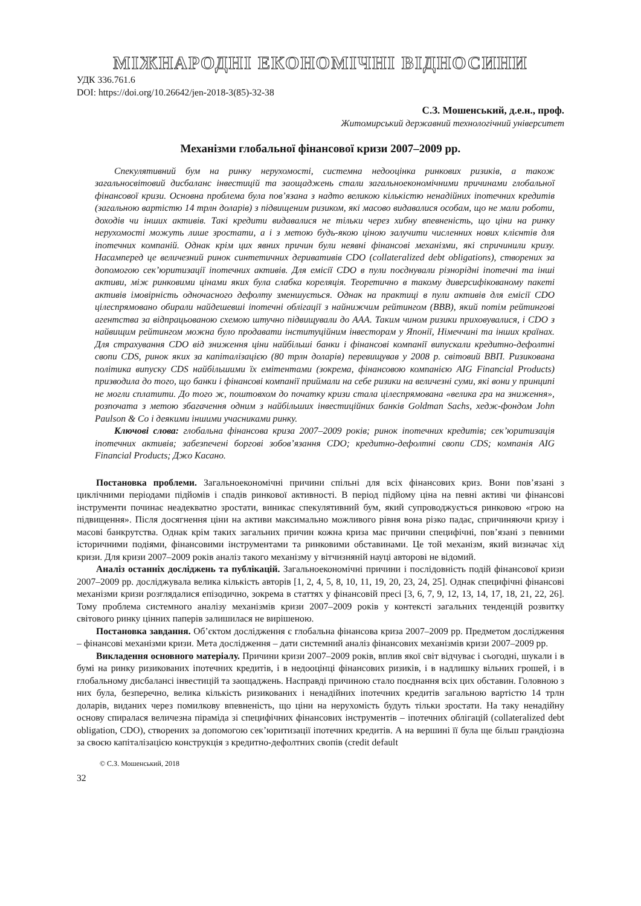МІЖНАРОДНІ ЕКОНОМІЧНІ ВІДНОСИНИ
УДК 336.761.6
DOI: https://doi.org/10.26642/jen-2018-3(85)-32-38
С.З. Мошенський, д.е.н., проф.
Житомирський державний технологічний університет
Механізми глобальної фінансової кризи 2007–2009 рр.
Спекулятивний бум на ринку нерухомості, системна недооцінка ринкових ризиків, а також загальносвітовий дисбаланс інвестицій та заощаджень стали загальноекономічними причинами глобальної фінансової кризи. Основна проблема була пов’язана з надто великою кількістю ненадійних іпотечних кредитів (загальною вартістю 14 трлн доларів) з підвищеним ризиком, які масово видавалися особам, що не мали роботи, доходів чи інших активів. Такі кредити видавалися не тільки через хибну впевненість, що ціни на ринку нерухомості можуть лише зростати, а і з метою будь-якою ціною залучити численних нових клієнтів для іпотечних компаній. Однак крім цих явних причин були неявні фінансові механізми, які спричинили кризу. Насамперед це величезний ринок синтетичних деривативів CDO (collateralized debt obligations), створених за допомогою сек’юритизації іпотечних активів. Для емісії CDO в пули поєднували різнорідні іпотечні та інші активи, між ринковими цінами яких була слабка кореляція. Теоретично в такому диверсифікованому пакеті активів імовірність одночасного дефолту зменшується. Однак на практиці в пули активів для емісії CDO цілеспрямовано обирали найдешевші іпотечні облігації з найнижчим рейтингом (BBB), який потім рейтингові агентства за відпрацьованою схемою штучно підвищували до AAA. Таким чином ризики приховувалися, і CDO з найвищим рейтингом можна було продавати інституційним інвесторам у Японії, Німеччині та інших країнах. Для страхування CDO від зниження ціни найбільші банки і фінансові компанії випускали кредитно-дефолтні свопи CDS, ринок яких за капіталізацією (80 трлн доларів) перевищував у 2008 р. світовий ВВП. Ризикована політика випуску CDS найбільшими їх емітентами (зокрема, фінансовою компанією AIG Financial Products) призводила до того, що банки і фінансові компанії приймали на себе ризики на величезні суми, які вони у принципі не могли сплатити. До того ж, поштовхом до початку кризи стала цілеспрямована «велика гра на зниження», розпочата з метою збагачення одним з найбільших інвестиційних банків Goldman Sachs, хедж-фондом John Paulson & Co і деякими іншими учасниками ринку.
Ключові слова: глобальна фінансова криза 2007–2009 років; ринок іпотечних кредитів; сек’юритизація іпотечних активів; забезпечені боргові зобов’язання CDO; кредитно-дефолтні свопи CDS; компанія AIG Financial Products; Джо Касано.
Постановка проблеми. Загальноекономічні причини спільні для всіх фінансових криз. Вони пов’язані з циклічними періодами підйомів і спадів ринкової активності. В період підйому ціна на певні активі чи фінансові інструменти починає неадекватно зростати, виникає спекулятивний бум, який супроводжується ринковою «грою на підвищення». Після досягнення ціни на активи максимально можливого рівня вона різко падає, спричиняючи кризу і масові банкрутства. Однак крім таких загальних причин кожна криза має причини специфічні, пов’язані з певними історичними подіями, фінансовими інструментами та ринковими обставинами. Це той механізм, який визначає хід кризи. Для кризи 2007–2009 років аналіз такого механізму у вітчизняній науці авторові не відомий.
Аналіз останніх досліджень та публікацій. Загальноекономічні причини і послідовність подій фінансової кризи 2007–2009 рр. досліджувала велика кількість авторів [1, 2, 4, 5, 8, 10, 11, 19, 20, 23, 24, 25]. Однак специфічні фінансові механізми кризи розглядалися епізодично, зокрема в статтях у фінансовій пресі [3, 6, 7, 9, 12, 13, 14, 17, 18, 21, 22, 26]. Тому проблема системного аналізу механізмів кризи 2007–2009 років у контексті загальних тенденцій розвитку світового ринку цінних паперів залишилася не вирішеною.
Постановка завдання. Об’єктом дослідження є глобальна фінансова криза 2007–2009 рр. Предметом дослідження – фінансові механізми кризи. Мета дослідження – дати системний аналіз фінансових механізмів кризи 2007–2009 рр.
Викладення основного матеріалу. Причини кризи 2007–2009 років, вплив якої світ відчуває і сьогодні, шукали і в бумі на ринку ризикованих іпотечних кредитів, і в недооцінці фінансових ризиків, і в надлишку вільних грошей, і в глобальному дисбалансі інвестицій та заощаджень. Насправді причиною стало поєднання всіх цих обставин. Головною з них була, безперечно, велика кількість ризикованих і ненадійних іпотечних кредитів загальною вартістю 14 трлн доларів, виданих через помилкову впевненість, що ціни на нерухомість будуть тільки зростати. На таку ненадійну основу спиралася величезна піраміда зі специфічних фінансових інструментів – іпотечних облігацій (collateralized debt obligation, CDO), створених за допомогою сек’юритизації іпотечних кредитів. А на вершині її була ще більш грандіозна за своєю капіталізацією конструкція з кредитно-дефолтних свопів (credit default
© С.З. Мошенський, 2018
32